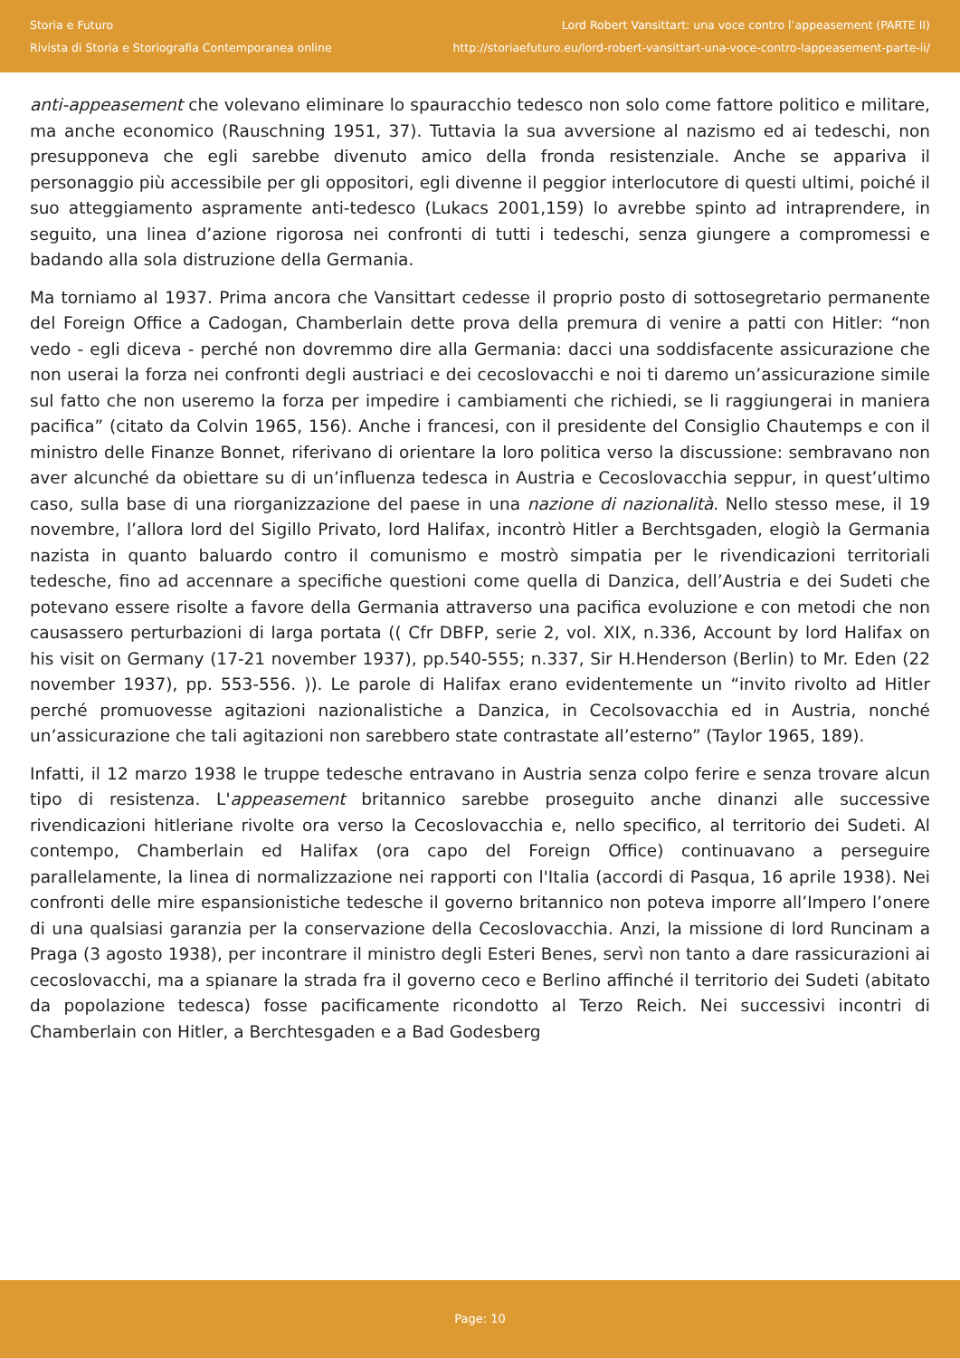Storia e Futuro
Rivista di Storia e Storiografia Contemporanea online
Lord Robert Vansittart: una voce contro l’appeasement (PARTE II)
http://storiaefuturo.eu/lord-robert-vansittart-una-voce-contro-lappeasement-parte-ii/
anti-appeasement che volevano eliminare lo spauracchio tedesco non solo come fattore politico e militare, ma anche economico (Rauschning 1951, 37). Tuttavia la sua avversione al nazismo ed ai tedeschi, non presupponeva che egli sarebbe divenuto amico della fronda resistenziale. Anche se appariva il personaggio più accessibile per gli oppositori, egli divenne il peggior interlocutore di questi ultimi, poiché il suo atteggiamento aspramente anti-tedesco (Lukacs 2001,159) lo avrebbe spinto ad intraprendere, in seguito, una linea d’azione rigorosa nei confronti di tutti i tedeschi, senza giungere a compromessi e badando alla sola distruzione della Germania.
Ma torniamo al 1937. Prima ancora che Vansittart cedesse il proprio posto di sottosegretario permanente del Foreign Office a Cadogan, Chamberlain dette prova della premura di venire a patti con Hitler: “non vedo - egli diceva - perché non dovremmo dire alla Germania: dacci una soddisfacente assicurazione che non userai la forza nei confronti degli austriaci e dei cecoslovacchi e noi ti daremo un’assicurazione simile sul fatto che non useremo la forza per impedire i cambiamenti che richiedi, se li raggiungerai in maniera pacifica” (citato da Colvin 1965, 156). Anche i francesi, con il presidente del Consiglio Chautemps e con il ministro delle Finanze Bonnet, riferivano di orientare la loro politica verso la discussione: sembravano non aver alcunché da obiettare su di un’influenza tedesca in Austria e Cecoslovacchia seppur, in quest’ultimo caso, sulla base di una riorganizzazione del paese in una nazione di nazionalità. Nello stesso mese, il 19 novembre, l’allora lord del Sigillo Privato, lord Halifax, incontrò Hitler a Berchtsgaden, elogiò la Germania nazista in quanto baluardo contro il comunismo e mostrò simpatia per le rivendicazioni territoriali tedesche, fino ad accennare a specifiche questioni come quella di Danzica, dell’Austria e dei Sudeti che potevano essere risolte a favore della Germania attraverso una pacifica evoluzione e con metodi che non causassero perturbazioni di larga portata (( Cfr DBFP, serie 2, vol. XIX, n.336, Account by lord Halifax on his visit on Germany (17-21 november 1937), pp.540-555; n.337, Sir H.Henderson (Berlin) to Mr. Eden (22 november 1937), pp. 553-556. )). Le parole di Halifax erano evidentemente un “invito rivolto ad Hitler perché promuovesse agitazioni nazionalistiche a Danzica, in Cecolsovacchia ed in Austria, nonché un’assicurazione che tali agitazioni non sarebbero state contrastate all’esterno” (Taylor 1965, 189).
Infatti, il 12 marzo 1938 le truppe tedesche entravano in Austria senza colpo ferire e senza trovare alcun tipo di resistenza. L'appeasement britannico sarebbe proseguito anche dinanzi alle successive rivendicazioni hitleriane rivolte ora verso la Cecoslovacchia e, nello specifico, al territorio dei Sudeti. Al contempo, Chamberlain ed Halifax (ora capo del Foreign Office) continuavano a perseguire parallelamente, la linea di normalizzazione nei rapporti con l'Italia (accordi di Pasqua, 16 aprile 1938). Nei confronti delle mire espansionistiche tedesche il governo britannico non poteva imporre all’Impero l’onere di una qualsiasi garanzia per la conservazione della Cecoslovacchia. Anzi, la missione di lord Runcinam a Praga (3 agosto 1938), per incontrare il ministro degli Esteri Benes, servì non tanto a dare rassicurazioni ai cecoslovacchi, ma a spianare la strada fra il governo ceco e Berlino affinché il territorio dei Sudeti (abitato da popolazione tedesca) fosse pacificamente ricondotto al Terzo Reich. Nei successivi incontri di Chamberlain con Hitler, a Berchtesgaden e a Bad Godesberg
Page: 10